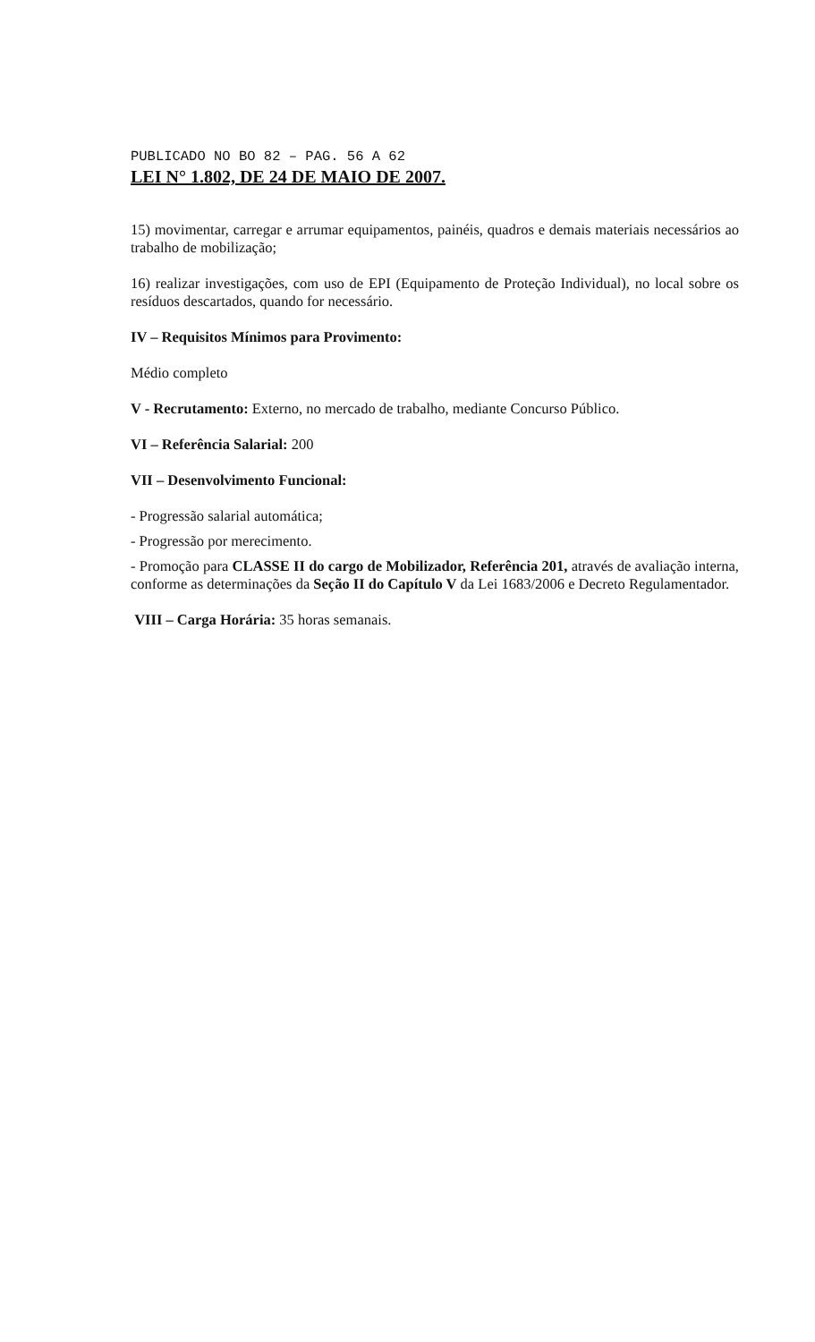PUBLICADO NO BO 82 – PAG. 56 A 62
LEI N° 1.802, DE 24 DE MAIO DE 2007.
15) movimentar, carregar e arrumar equipamentos, painéis, quadros e demais materiais necessários ao trabalho de mobilização;
16) realizar investigações, com uso de EPI (Equipamento de Proteção Individual), no local sobre os resíduos descartados, quando for necessário.
IV – Requisitos Mínimos para Provimento:
Médio completo
V - Recrutamento: Externo, no mercado de trabalho, mediante Concurso Público.
VI – Referência Salarial: 200
VII – Desenvolvimento Funcional:
- Progressão salarial automática;
- Progressão por merecimento.
- Promoção para CLASSE II do cargo de Mobilizador, Referência 201, através de avaliação interna, conforme as determinações da Seção II do Capítulo V da Lei 1683/2006 e Decreto Regulamentador.
VIII – Carga Horária: 35 horas semanais.